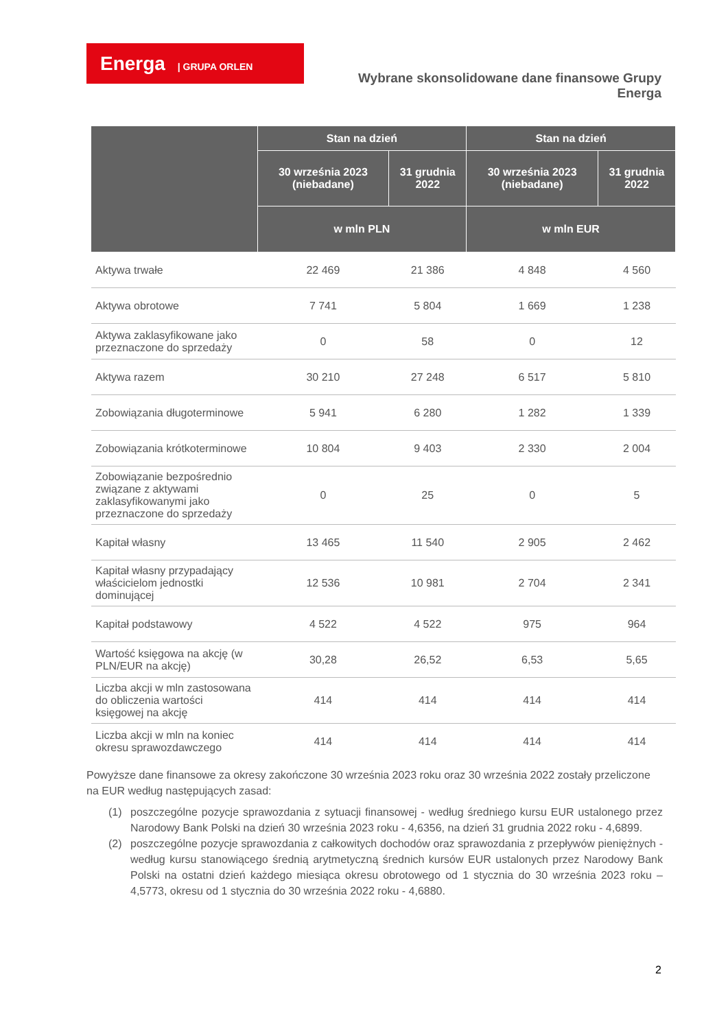Energa | GRUPA ORLEN
Wybrane skonsolidowane dane finansowe Grupy Energa
| | Stan na dzień | | Stan na dzień | |
| --- | --- | --- | --- | --- |
| | 30 września 2023 (niebadane) | 31 grudnia 2022 | 30 września 2023 (niebadane) | 31 grudnia 2022 |
| | w mln PLN | | w mln EUR | |
| Aktywa trwałe | 22 469 | 21 386 | 4 848 | 4 560 |
| Aktywa obrotowe | 7 741 | 5 804 | 1 669 | 1 238 |
| Aktywa zaklasyfikowane jako przeznaczone do sprzedaży | 0 | 58 | 0 | 12 |
| Aktywa razem | 30 210 | 27 248 | 6 517 | 5 810 |
| Zobowiązania długoterminowe | 5 941 | 6 280 | 1 282 | 1 339 |
| Zobowiązania krótkoterminowe | 10 804 | 9 403 | 2 330 | 2 004 |
| Zobowiązanie bezpośrednio związane z aktywami zaklasyfikowanymi jako przeznaczone do sprzedaży | 0 | 25 | 0 | 5 |
| Kapitał własny | 13 465 | 11 540 | 2 905 | 2 462 |
| Kapitał własny przypadający właścicielom jednostki dominującej | 12 536 | 10 981 | 2 704 | 2 341 |
| Kapitał podstawowy | 4 522 | 4 522 | 975 | 964 |
| Wartość księgowa na akcję (w PLN/EUR na akcję) | 30,28 | 26,52 | 6,53 | 5,65 |
| Liczba akcji w mln zastosowana do obliczenia wartości księgowej na akcję | 414 | 414 | 414 | 414 |
| Liczba akcji w mln na koniec okresu sprawozdawczego | 414 | 414 | 414 | 414 |
Powyższe dane finansowe za okresy zakończone 30 września 2023 roku oraz 30 września 2022 zostały przeliczone na EUR według następujących zasad:
(1) poszczególne pozycje sprawozdania z sytuacji finansowej - według średniego kursu EUR ustalonego przez Narodowy Bank Polski na dzień 30 września 2023 roku - 4,6356, na dzień 31 grudnia 2022 roku - 4,6899.
(2) poszczególne pozycje sprawozdania z całkowitych dochodów oraz sprawozdania z przepływów pieniężnych - według kursu stanowiącego średnią arytmetyczną średnich kursów EUR ustalonych przez Narodowy Bank Polski na ostatni dzień każdego miesiąca okresu obrotowego od 1 stycznia do 30 września 2023 roku – 4,5773, okresu od 1 stycznia do 30 września 2022 roku - 4,6880.
2